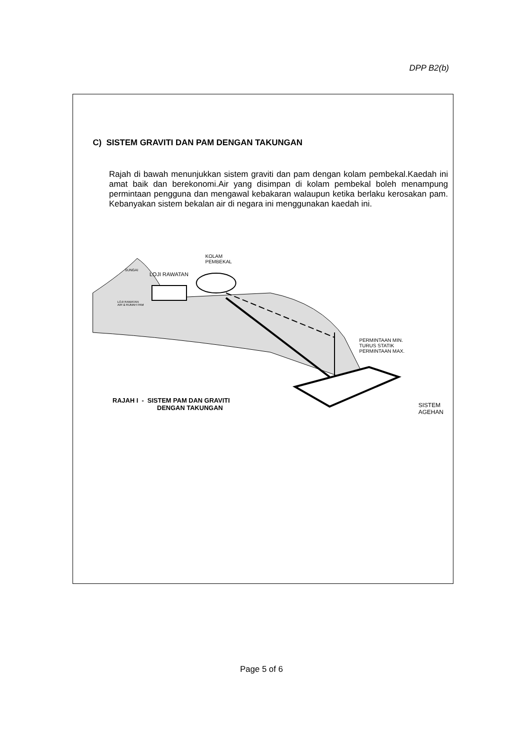DPP B2(b)
C) SISTEM GRAVITI DAN PAM DENGAN TAKUNGAN
Rajah di bawah menunjukkan sistem graviti dan pam dengan kolam pembekal.Kaedah ini amat baik dan berekonomi.Air yang disimpan di kolam pembekal boleh menampung permintaan pengguna dan mengawal kebakaran walaupun ketika berlaku kerosakan pam. Kebanyakan sistem bekalan air di negara ini menggunakan kaedah ini.
SUNGAI
LOJI RAWATAN
KOLAM
PEMBEKAL
LOJI RAWATAN
AIR & RUMAH PAM
PERMINTAAN MIN.
TURUS STATIK
PERMINTAAN MAX.
SISTEM
AGEHAN
RAJAH I - SISTEM PAM DAN GRAVITI
DENGAN TAKUNGAN
Page 5 of 6